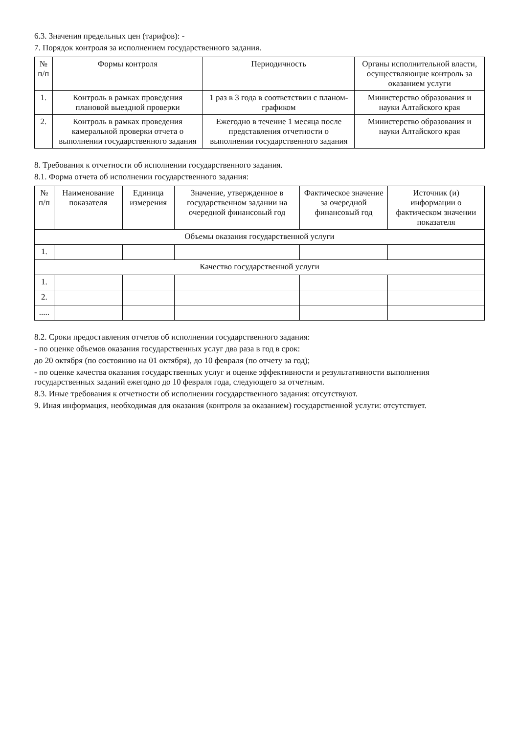6.3. Значения предельных цен (тарифов): -
7. Порядок контроля за исполнением государственного задания.
| № п/п | Формы контроля | Периодичность | Органы исполнительной власти, осуществляющие контроль за оказанием услуги |
| --- | --- | --- | --- |
| 1. | Контроль в рамках проведения плановой выездной проверки | 1 раз в 3 года в соответствии с планом-графиком | Министерство образования и науки Алтайского края |
| 2. | Контроль в рамках проведения камеральной проверки отчета о выполнении государственного задания | Ежегодно в течение 1 месяца после представления отчетности о выполнении государственного задания | Министерство образования и науки Алтайского края |
8. Требования к отчетности об исполнении государственного задания.
8.1. Форма отчета об исполнении государственного задания:
| № п/п | Наименование показателя | Единица измерения | Значение, утвержденное в государственном задании на очередной финансовый год | Фактическое значение за очередной финансовый год | Источник (и) информации о фактическом значении показателя |
| --- | --- | --- | --- | --- | --- |
| Объемы оказания государственной услуги | | | | | |
| 1. | | | | | |
| Качество государственной услуги | | | | | |
| 1. | | | | | |
| 2. | | | | | |
| ..... | | | | | |
8.2. Сроки предоставления отчетов об исполнении государственного задания:
- по оценке объемов оказания государственных услуг два раза в год в срок:
до 20 октября (по состоянию на 01 октября), до 10 февраля (по отчету за год);
- по оценке качества оказания государственных услуг и оценке эффективности и результативности выполнения государственных заданий ежегодно до 10 февраля года, следующего за отчетным.
8.3. Иные требования к отчетности об исполнении государственного задания: отсутствуют.
9. Иная информация, необходимая для оказания (контроля за оказанием) государственной услуги: отсутствует.